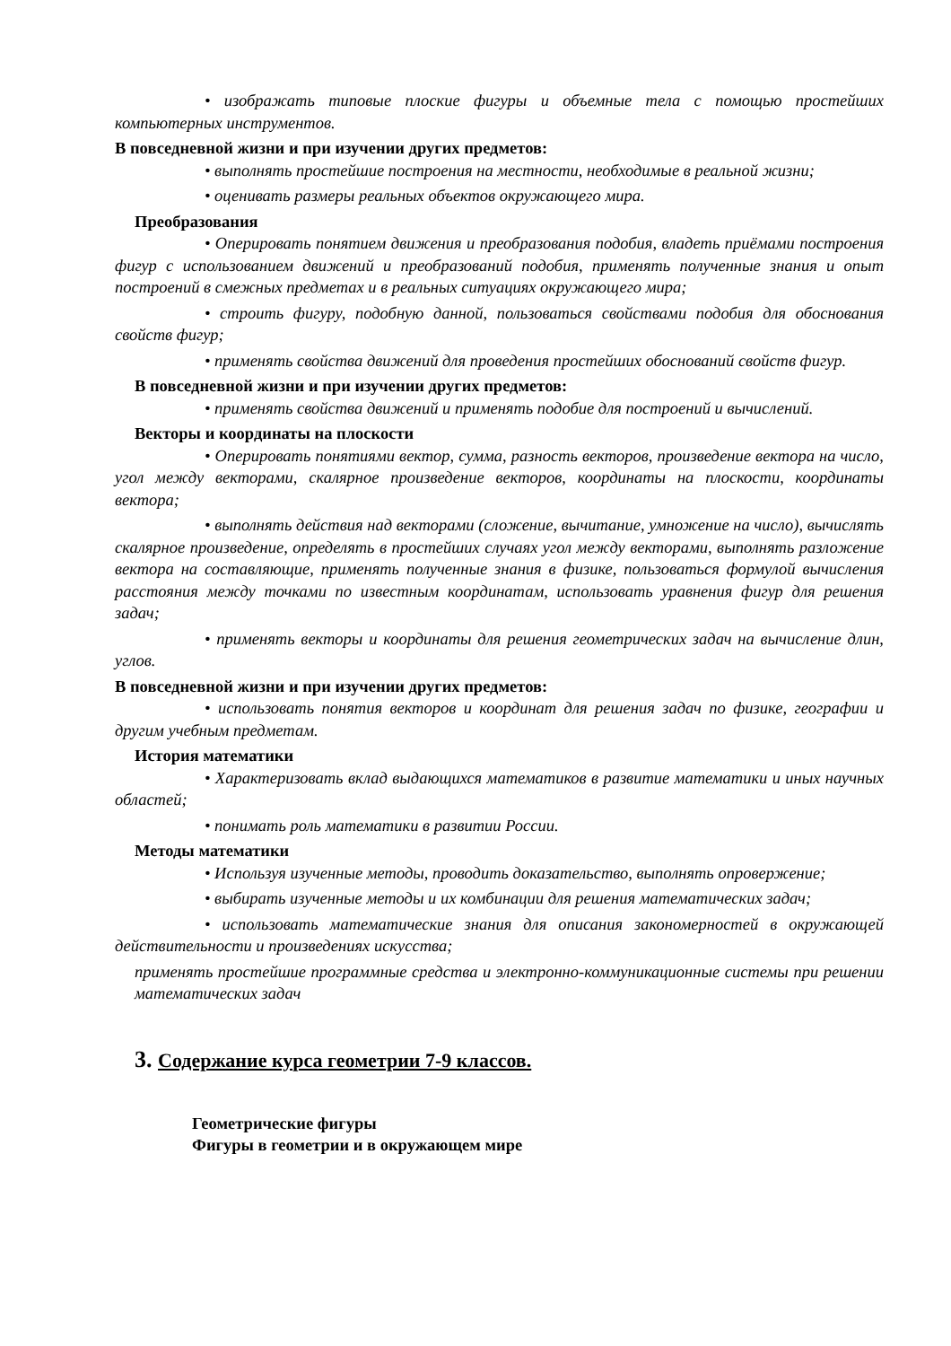• изображать типовые плоские фигуры и объемные тела с помощью простейших компьютерных инструментов.
В повседневной жизни и при изучении других предметов:
• выполнять простейшие построения на местности, необходимые в реальной жизни;
• оценивать размеры реальных объектов окружающего мира.
Преобразования
• Оперировать понятием движения и преобразования подобия, владеть приёмами построения фигур с использованием движений и преобразований подобия, применять полученные знания и опыт построений в смежных предметах и в реальных ситуациях окружающего мира;
• строить фигуру, подобную данной, пользоваться свойствами подобия для обоснования свойств фигур;
• применять свойства движений для проведения простейших обоснований свойств фигур.
В повседневной жизни и при изучении других предметов:
• применять свойства движений и применять подобие для построений и вычислений.
Векторы и координаты на плоскости
• Оперировать понятиями вектор, сумма, разность векторов, произведение вектора на число, угол между векторами, скалярное произведение векторов, координаты на плоскости, координаты вектора;
• выполнять действия над векторами (сложение, вычитание, умножение на число), вычислять скалярное произведение, определять в простейших случаях угол между векторами, выполнять разложение вектора на составляющие, применять полученные знания в физике, пользоваться формулой вычисления расстояния между точками по известным координатам, использовать уравнения фигур для решения задач;
• применять векторы и координаты для решения геометрических задач на вычисление длин, углов.
В повседневной жизни и при изучении других предметов:
• использовать понятия векторов и координат для решения задач по физике, географии и другим учебным предметам.
История математики
• Характеризовать вклад выдающихся математиков в развитие математики и иных научных областей;
• понимать роль математики в развитии России.
Методы математики
• Используя изученные методы, проводить доказательство, выполнять опровержение;
• выбирать изученные методы и их комбинации для решения математических задач;
• использовать математические знания для описания закономерностей в окружающей действительности и произведениях искусства;
применять простейшие программные средства и электронно-коммуникационные системы при решении математических задач
3. Содержание курса геометрии 7-9 классов.
Геометрические фигуры
Фигуры в геометрии и в окружающем мире